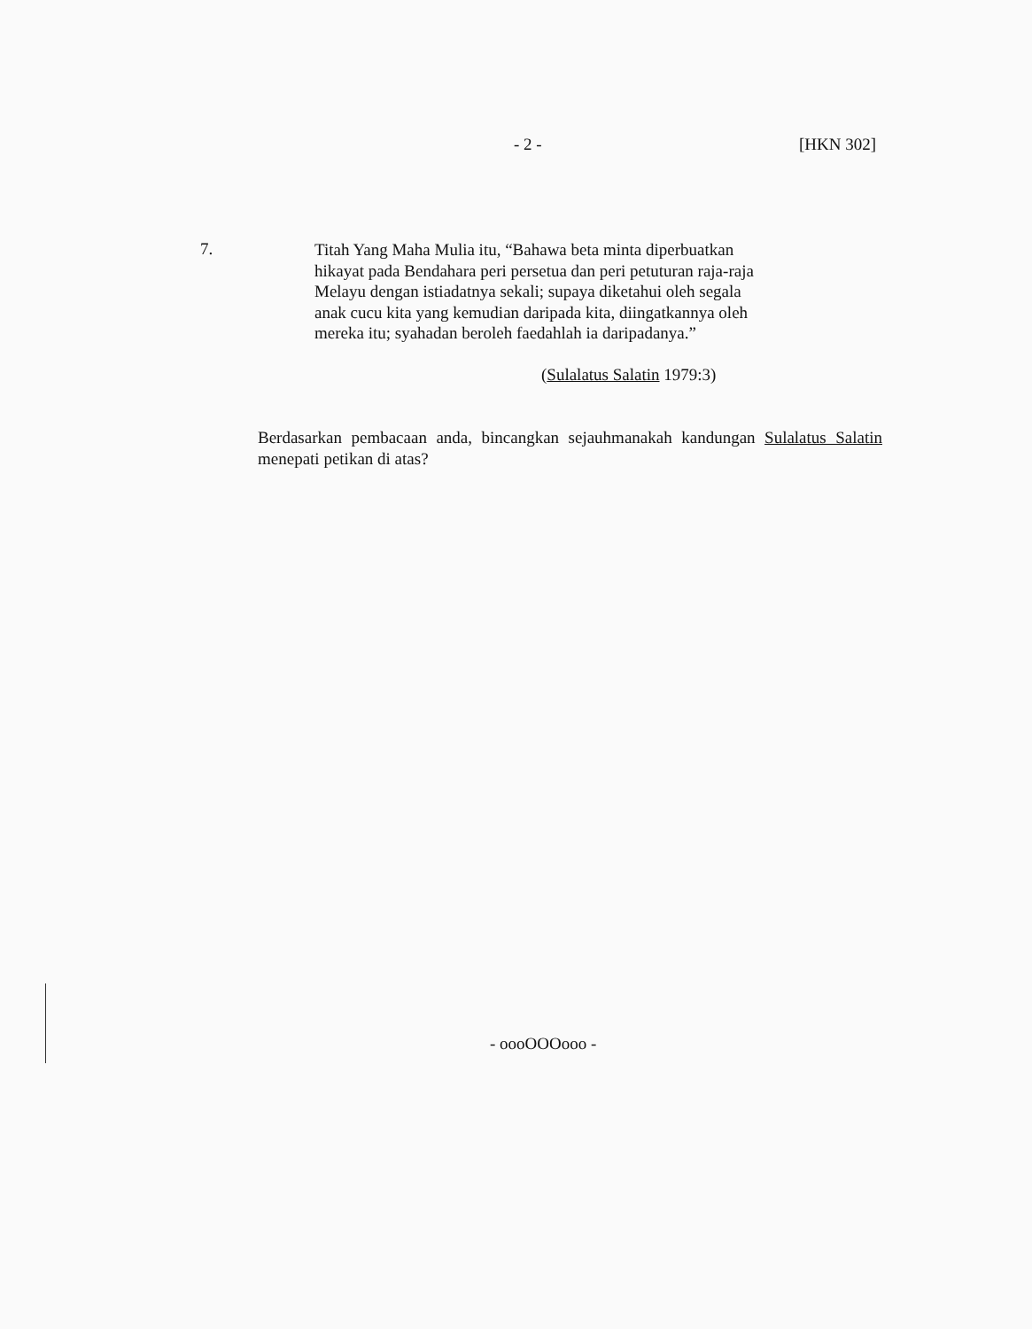- 2 - [HKN 302]
7.
Titah Yang Maha Mulia itu, “Bahawa beta minta diperbuatkan hikayat pada Bendahara peri persetua dan peri petuturan raja-raja Melayu dengan istiadatnya sekali; supaya diketahui oleh segala anak cucu kita yang kemudian daripada kita, diingatkannya oleh mereka itu; syahadan beroleh faedahlah ia daripadanya.”
(Sulalatus Salatin 1979:3)
Berdasarkan pembacaan anda, bincangkan sejauhmanakah kandungan Sulalatus Salatin menepati petikan di atas?
- oooOOOooo -